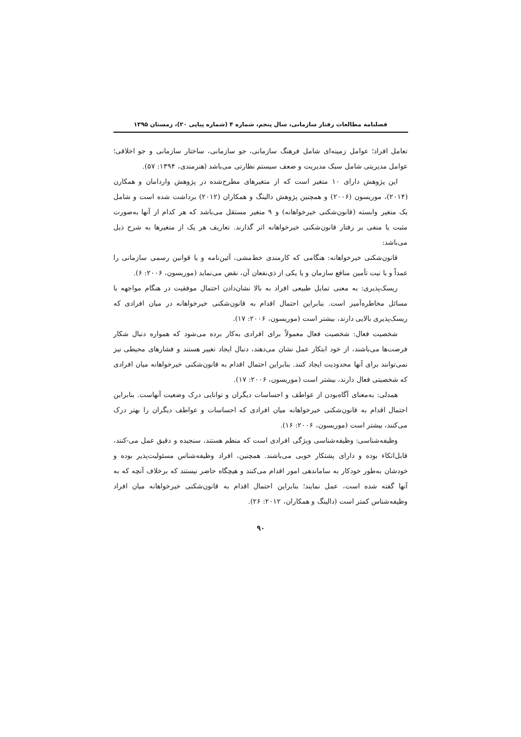فصلنامه مطالعات رفتار سازمانی، سال پنجم، شماره ۴ (شماره پیاپی ۲۰)، زمستان ۱۳۹۵
تعامل افراد؛ عوامل زمینه‌ای شامل فرهنگ سازمانی، جو سازمانی، ساختار سازمانی و جو اخلاقی؛ عوامل مدیریتی شامل سبک مدیریت و ضعف سیستم نظارتی می‌باشد (هنرمندی، ۱۳۹۴: ۵۷).
این پژوهش دارای ۱۰ متغیر است که از متغیرهای مطرح‌شده در پژوهش واردامان و همکارن (۲۰۱۴)، موریسون (۲۰۰۶) و همچنین پژوهش دالینگ و همکاران (۲۰۱۲) برداشت شده است و شامل یک متغیر وابسته (قانون‌شکنی خیرخواهانه) و ۹ متغیر مستقل می‌باشد که هر کدام از آنها به‌صورت مثبت یا منفی بر رفتار قانون‌شکنی خیرخواهانه اثر گذارند. تعاریف هر یک از متغیرها به شرح ذیل می‌باشد:
قانون‌شکنی خیرخواهانه: هنگامی که کارمندی خط‌مشی، آئین‌نامه و یا قوانین رسمی سازمانی را عمداً و با نیت تأمین منافع سازمان و یا یکی از ذی‌نفعان آن، نقض می‌نماید (موریسون، ۲۰۰۶: ۶).
ریسک‌پذیری: به معنی تمایل طبیعی افراد به بالا نشان‌دادن احتمال موفقیت در هنگام مواجهه با مسائل مخاطره‌آمیز است. بنابراین احتمال اقدام به قانون‌شکنی خیرخواهانه در میان افرادی که ریسک‌پذیری بالایی دارند، بیشتر است (موریسون، ۲۰۰۶: ۱۷).
شخصیت فعال: شخصیت فعال معمولاً برای افرادی به‌کار برده می‌شود که همواره دنبال شکار فرصت‌ها می‌باشند، از خود ابتکار عمل نشان می‌دهند، دنبال ایجاد تغییر هستند و فشارهای محیطی نیز نمی‌توانند برای آنها محدودیت ایجاد کنند. بنابراین احتمال اقدام به قانون‌شکنی خیرخواهانه میان افرادی که شخصیتی فعال دارند، بیشتر است (موریسون، ۲۰۰۶: ۱۷).
همدلی: به‌معنای آگاه‌بودن از عواطف و احساسات دیگران و توانایی درک وضعیت آنهاست. بنابراین احتمال اقدام به قانون‌شکنی خیرخواهانه میان افرادی که احساسات و عواطف دیگران را بهتر درک می‌کنند، بیشتر است (موریسون، ۲۰۰۶: ۱۶).
وظیفه‌شناسی: وظیفه‌شناسی ویژگی افرادی است که منظم هستند، سنجیده و دقیق عمل می-کنند، قابل‌اتکاء بوده و دارای پشتکار خوبی می‌باشند. همچنین، افراد وظیفه‌شناس مسئولیت‌پذیر بوده و خودشان به‌طور خودکار به ساماندهی امور اقدام می‌کنند و هیچگاه حاضر نیستند که برخلاف آنچه که به آنها گفته شده است، عمل نمایند؛ بنابراین احتمال اقدام به قانون‌شکنی خیرخواهانه میان افراد وظیفه‌شناس کمتر است (دالینگ و همکاران، ۲۰۱۲: ۲۶).
۹۰